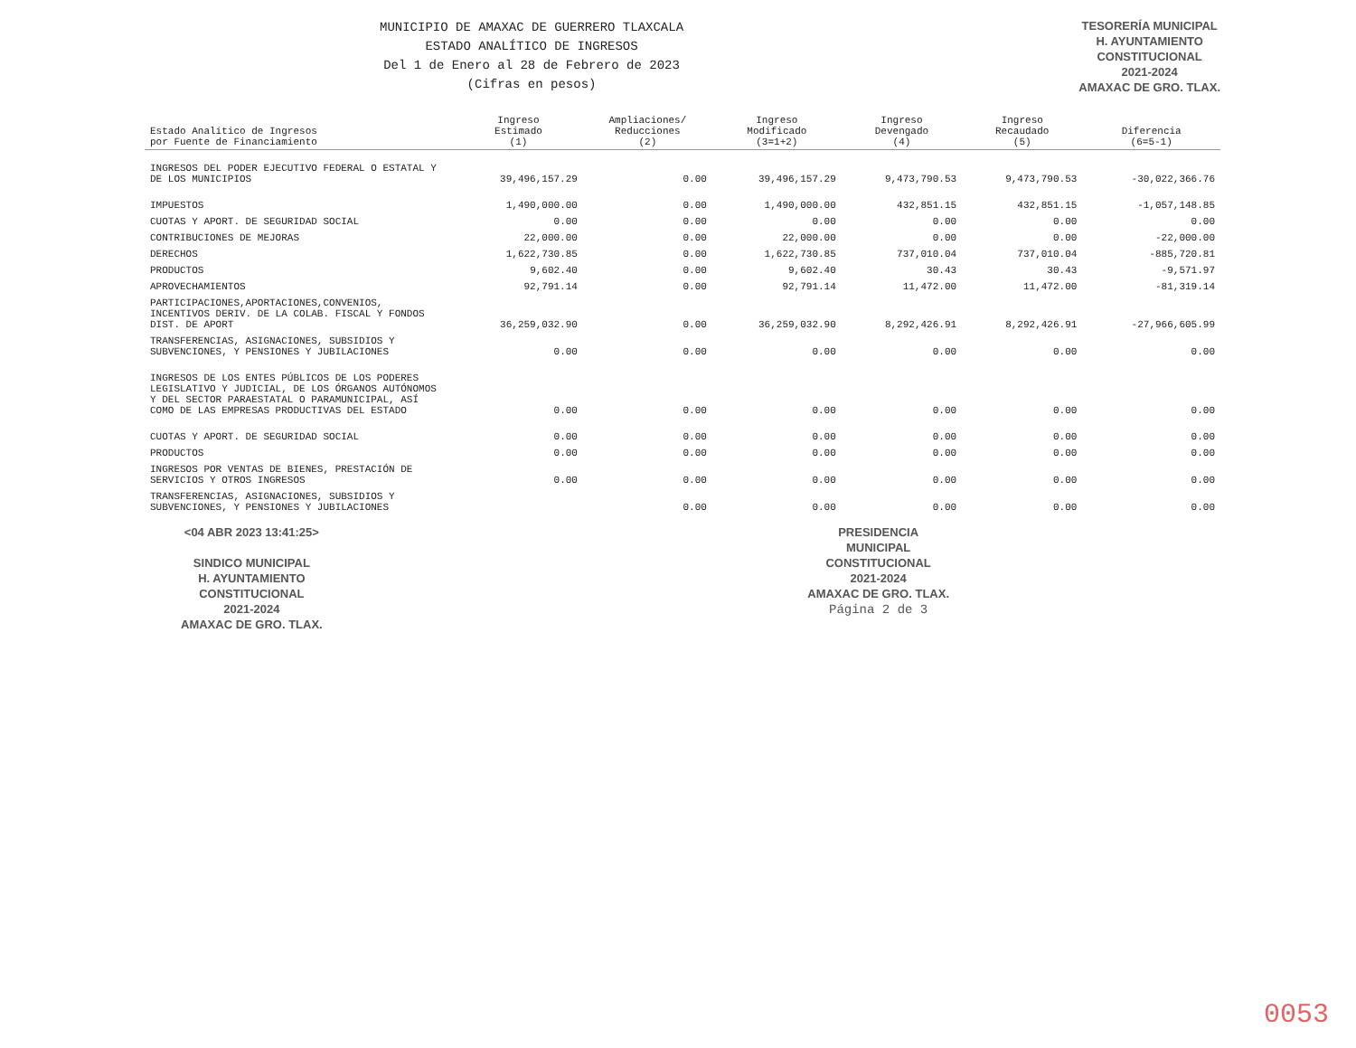MUNICIPIO DE AMAXAC DE GUERRERO TLAXCALA
ESTADO ANALÍTICO DE INGRESOS
Del 1 de Enero al 28 de Febrero de 2023
(Cifras en pesos)
TESORERÍA MUNICIPAL
H. AYUNTAMIENTO
CONSTITUCIONAL
2021-2024
AMAXAC DE GRO. TLAX.
| Estado Analítico de Ingresos por Fuente de Financiamiento | Ingreso Estimado (1) | Ampliaciones/ Reducciones (2) | Ingreso Modificado (3=1+2) | Ingreso Devengado (4) | Ingreso Recaudado (5) | Diferencia (6=5-1) |
| --- | --- | --- | --- | --- | --- | --- |
| INGRESOS DEL PODER EJECUTIVO FEDERAL O ESTATAL Y DE LOS MUNICIPIOS | 39,496,157.29 | 0.00 | 39,496,157.29 | 9,473,790.53 | 9,473,790.53 | -30,022,366.76 |
| IMPUESTOS | 1,490,000.00 | 0.00 | 1,490,000.00 | 432,851.15 | 432,851.15 | -1,057,148.85 |
| CUOTAS Y APORT. DE SEGURIDAD SOCIAL | 0.00 | 0.00 | 0.00 | 0.00 | 0.00 | 0.00 |
| CONTRIBUCIONES DE MEJORAS | 22,000.00 | 0.00 | 22,000.00 | 0.00 | 0.00 | -22,000.00 |
| DERECHOS | 1,622,730.85 | 0.00 | 1,622,730.85 | 737,010.04 | 737,010.04 | -885,720.81 |
| PRODUCTOS | 9,602.40 | 0.00 | 9,602.40 | 30.43 | 30.43 | -9,571.97 |
| APROVECHAMIENTOS | 92,791.14 | 0.00 | 92,791.14 | 11,472.00 | 11,472.00 | -81,319.14 |
| PARTICIPACIONES,APORTACIONES,CONVENIOS, INCENTIVOS DERIV. DE LA COLAB. FISCAL Y FONDOS DIST. DE APORT | 36,259,032.90 | 0.00 | 36,259,032.90 | 8,292,426.91 | 8,292,426.91 | -27,966,605.99 |
| TRANSFERENCIAS, ASIGNACIONES, SUBSIDIOS Y SUBVENCIONES, Y PENSIONES Y JUBILACIONES | 0.00 | 0.00 | 0.00 | 0.00 | 0.00 | 0.00 |
| INGRESOS DE LOS ENTES PÚBLICOS DE LOS PODERES LEGISLATIVO Y JUDICIAL, DE LOS ÓRGANOS AUTÓNOMOS Y DEL SECTOR PARAESTATAL O PARAMUNICIPAL, ASÍ COMO DE LAS EMPRESAS PRODUCTIVAS DEL ESTADO | 0.00 | 0.00 | 0.00 | 0.00 | 0.00 | 0.00 |
| CUOTAS Y APORT. DE SEGURIDAD SOCIAL | 0.00 | 0.00 | 0.00 | 0.00 | 0.00 | 0.00 |
| PRODUCTOS | 0.00 | 0.00 | 0.00 | 0.00 | 0.00 | 0.00 |
| INGRESOS POR VENTAS DE BIENES, PRESTACIÓN DE SERVICIOS Y OTROS INGRESOS | 0.00 | 0.00 | 0.00 | 0.00 | 0.00 | 0.00 |
| TRANSFERENCIAS, ASIGNACIONES, SUBSIDIOS Y SUBVENCIONES, Y PENSIONES Y JUBILACIONES | | 0.00 | 0.00 | 0.00 | 0.00 | 0.00 |
<04 ABR 2023 13:41:25>
SINDICO MUNICIPAL
H. AYUNTAMIENTO
CONSTITUCIONAL
2021-2024
AMAXAC DE GRO. TLAX.
PRESIDENCIA
MUNICIPAL
CONSTITUCIONAL
2021-2024
AMAXAC DE GRO. TLAX.
Página 2 de 3
0053